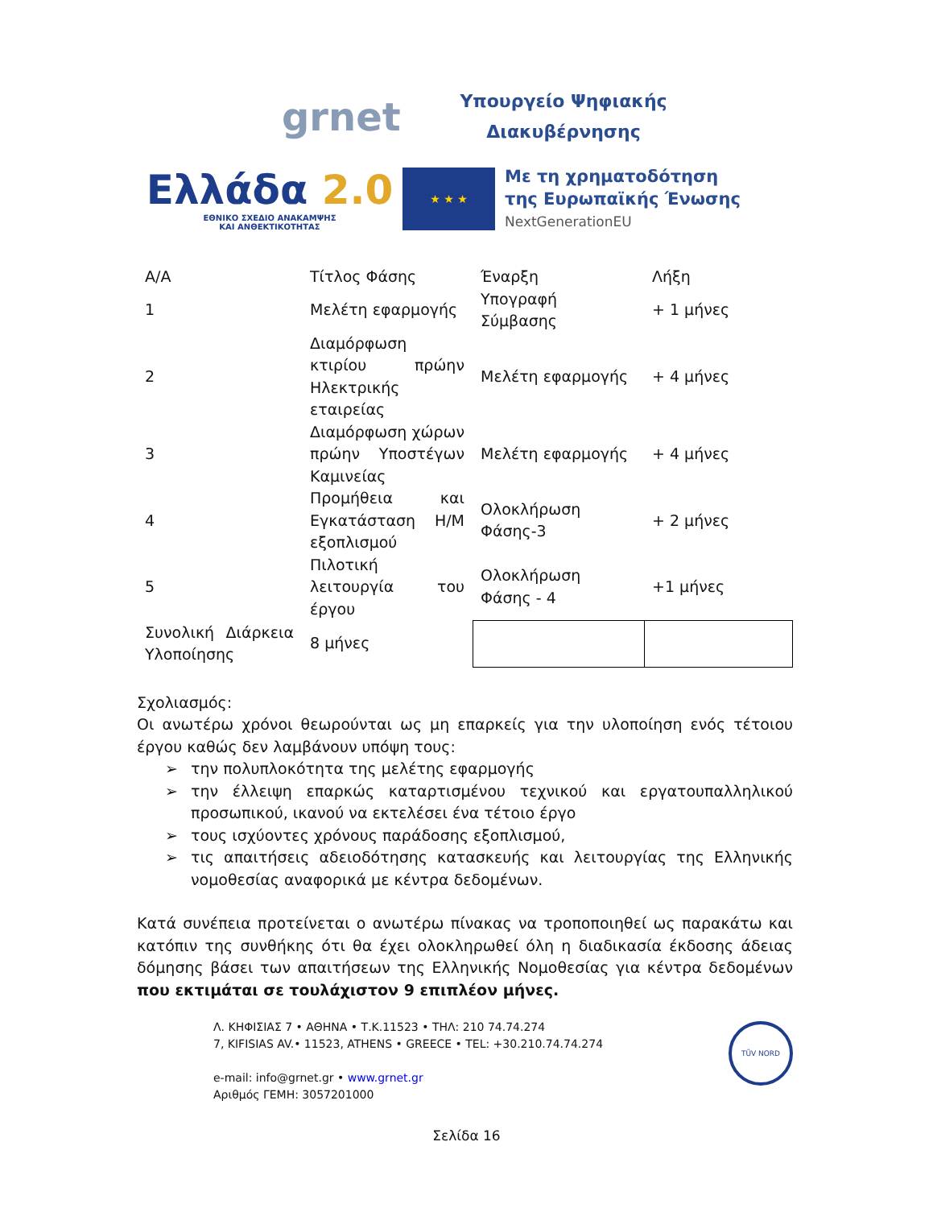grnet
Υπουργείο Ψηφιακής
Διακυβέρνησης
Ελλάδα 2.0
ΕΘΝΙΚΟ ΣΧΕΔΙΟ ΑΝΑΚΑΜΨΗΣ
ΚΑΙ ΑΝΘΕΚΤΙΚΟΤΗΤΑΣ
★ ★ ★
Με τη χρηματοδότηση
της Ευρωπαϊκής Ένωσης
NextGenerationEU
| Α/Α | Τίτλος Φάσης | Έναρξη | Λήξη |
| 1 | Μελέτη εφαρμογής | Υπογραφή Σύμβασης | + 1 μήνες |
| 2 | Διαμόρφωση κτιρίου πρώην Ηλεκτρικής εταιρείας | Μελέτη εφαρμογής | + 4 μήνες |
| 3 | Διαμόρφωση χώρων πρώην Υποστέγων Καμινείας | Μελέτη εφαρμογής | + 4 μήνες |
| 4 | Προμήθεια και Εγκατάσταση Η/Μ εξοπλισμού | Ολοκλήρωση Φάσης-3 | + 2 μήνες |
| 5 | Πιλοτική λειτουργία του έργου | Ολοκλήρωση Φάσης - 4 | +1 μήνες |
| Συνολική Διάρκεια Υλοποίησης | 8 μήνες | | |
Σχολιασμός:
Οι ανωτέρω χρόνοι θεωρούνται ως μη επαρκείς για την υλοποίηση ενός τέτοιου έργου καθώς δεν λαμβάνουν υπόψη τους:
➢ την πολυπλοκότητα της μελέτης εφαρμογής
➢ την έλλειψη επαρκώς καταρτισμένου τεχνικού και εργατουπαλληλικού προσωπικού, ικανού να εκτελέσει ένα τέτοιο έργο
➢ τους ισχύοντες χρόνους παράδοσης εξοπλισμού,
➢ τις απαιτήσεις αδειοδότησης κατασκευής και λειτουργίας της Ελληνικής νομοθεσίας αναφορικά με κέντρα δεδομένων.
Κατά συνέπεια προτείνεται ο ανωτέρω πίνακας να τροποποιηθεί ως παρακάτω και κατόπιν της συνθήκης ότι θα έχει ολοκληρωθεί όλη η διαδικασία έκδοσης άδειας δόμησης βάσει των απαιτήσεων της Ελληνικής Νομοθεσίας για κέντρα δεδομένων που εκτιμάται σε τουλάχιστον 9 επιπλέον μήνες.
Λ. ΚΗΦΙΣΙΑΣ 7 • ΑΘΗΝΑ • Τ.Κ.11523 • ΤΗΛ: 210 74.74.274
7, KIFISIAS AV.• 11523, ATHENS • GREECE • TEL: +30.210.74.74.274
e-mail: info@grnet.gr • www.grnet.gr
Αριθμός ΓΕΜΗ: 3057201000
TÜV NORD
Σελίδα 16